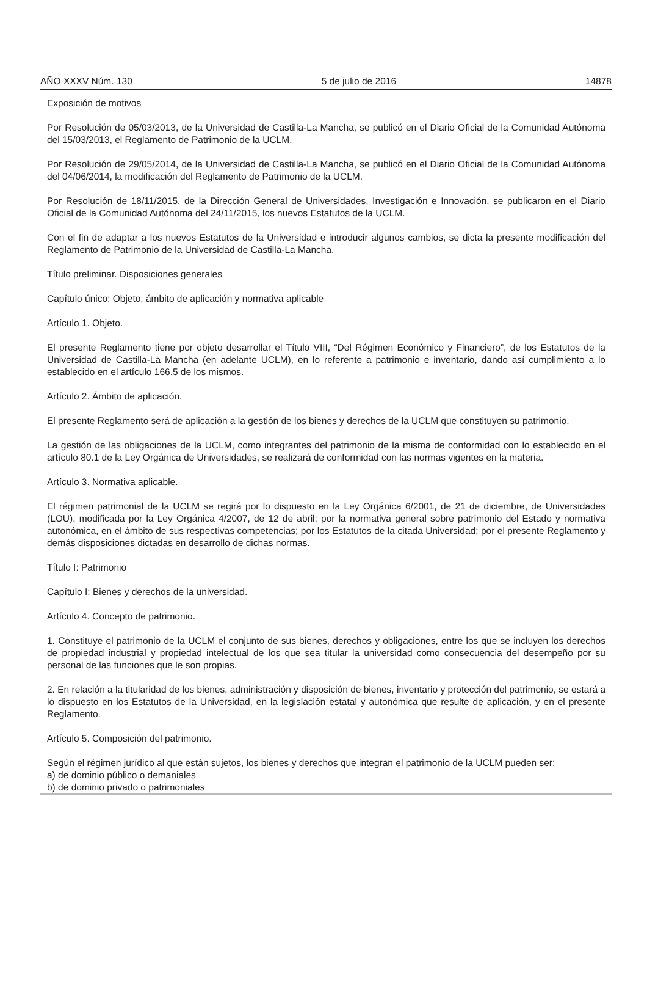AÑO XXXV Núm. 130 5 de julio de 2016 14878
Exposición de motivos
Por Resolución de 05/03/2013, de la Universidad de Castilla-La Mancha, se publicó en el Diario Oficial de la Comunidad Autónoma del 15/03/2013, el Reglamento de Patrimonio de la UCLM.
Por Resolución de 29/05/2014, de la Universidad de Castilla-La Mancha, se publicó en el Diario Oficial de la Comunidad Autónoma del 04/06/2014, la modificación del Reglamento de Patrimonio de la UCLM.
Por Resolución de 18/11/2015, de la Dirección General de Universidades, Investigación e Innovación, se publicaron en el Diario Oficial de la Comunidad Autónoma del 24/11/2015, los nuevos Estatutos de la UCLM.
Con el fin de adaptar a los nuevos Estatutos de la Universidad e introducir algunos cambios, se dicta la presente modificación del Reglamento de Patrimonio de la Universidad de Castilla-La Mancha.
Título preliminar. Disposiciones generales
Capítulo único: Objeto, ámbito de aplicación y normativa aplicable
Artículo 1. Objeto.
El presente Reglamento tiene por objeto desarrollar el Título VIII, “Del Régimen Económico y Financiero”, de los Estatutos de la Universidad de Castilla-La Mancha (en adelante UCLM), en lo referente a patrimonio e inventario, dando así cumplimiento a lo establecido en el artículo 166.5 de los mismos.
Artículo 2. Ámbito de aplicación.
El presente Reglamento será de aplicación a la gestión de los bienes y derechos de la UCLM que constituyen su patrimonio.
La gestión de las obligaciones de la UCLM, como integrantes del patrimonio de la misma de conformidad con lo establecido en el artículo 80.1 de la Ley Orgánica de Universidades, se realizará de conformidad con las normas vigentes en la materia.
Artículo 3. Normativa aplicable.
El régimen patrimonial de la UCLM se regirá por lo dispuesto en la Ley Orgánica 6/2001, de 21 de diciembre, de Universidades (LOU), modificada por la Ley Orgánica 4/2007, de 12 de abril; por la normativa general sobre patrimonio del Estado y normativa autonómica, en el ámbito de sus respectivas competencias; por los Estatutos de la citada Universidad; por el presente Reglamento y demás disposiciones dictadas en desarrollo de dichas normas.
Título I: Patrimonio
Capítulo I: Bienes y derechos de la universidad.
Artículo 4. Concepto de patrimonio.
1. Constituye el patrimonio de la UCLM el conjunto de sus bienes, derechos y obligaciones, entre los que se incluyen los derechos de propiedad industrial y propiedad intelectual de los que sea titular la universidad como consecuencia del desempeño por su personal de las funciones que le son propias.
2. En relación a la titularidad de los bienes, administración y disposición de bienes, inventario y protección del patrimonio, se estará a lo dispuesto en los Estatutos de la Universidad, en la legislación estatal y autonómica que resulte de aplicación, y en el presente Reglamento.
Artículo 5. Composición del patrimonio.
Según el régimen jurídico al que están sujetos, los bienes y derechos que integran el patrimonio de la UCLM pueden ser:
a) de dominio público o demaniales
b) de dominio privado o patrimoniales